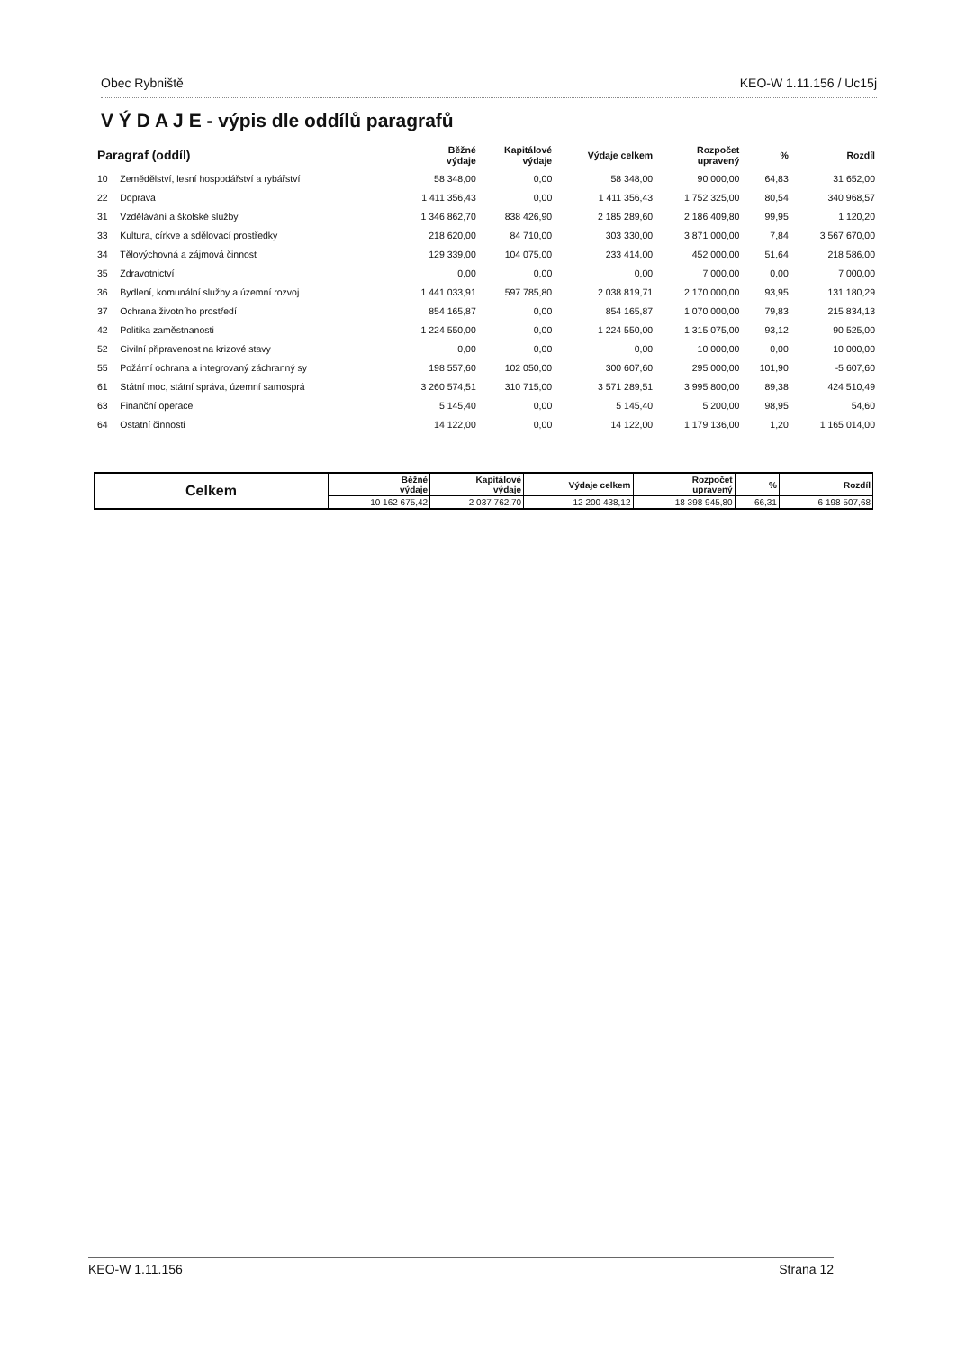Obec Rybniště KEO-W 1.11.156 / Uc15j
V Ý D A J E - výpis dle oddílů paragrafů
| Paragraf (oddíl) | | Běžné výdaje | Kapitálové výdaje | Výdaje celkem | Rozpočet upravený | % | Rozdíl |
| --- | --- | --- | --- | --- | --- | --- | --- |
| 10 | Zemědělství, lesní hospodářství a rybářství | 58 348,00 | 0,00 | 58 348,00 | 90 000,00 | 64,83 | 31 652,00 |
| 22 | Doprava | 1 411 356,43 | 0,00 | 1 411 356,43 | 1 752 325,00 | 80,54 | 340 968,57 |
| 31 | Vzdělávání a školské služby | 1 346 862,70 | 838 426,90 | 2 185 289,60 | 2 186 409,80 | 99,95 | 1 120,20 |
| 33 | Kultura, církve a sdělovací prostředky | 218 620,00 | 84 710,00 | 303 330,00 | 3 871 000,00 | 7,84 | 3 567 670,00 |
| 34 | Tělovýchovná a zájmová činnost | 129 339,00 | 104 075,00 | 233 414,00 | 452 000,00 | 51,64 | 218 586,00 |
| 35 | Zdravotnictví | 0,00 | 0,00 | 0,00 | 7 000,00 | 0,00 | 7 000,00 |
| 36 | Bydlení, komunální služby a územní rozvoj | 1 441 033,91 | 597 785,80 | 2 038 819,71 | 2 170 000,00 | 93,95 | 131 180,29 |
| 37 | Ochrana životního prostředí | 854 165,87 | 0,00 | 854 165,87 | 1 070 000,00 | 79,83 | 215 834,13 |
| 42 | Politika zaměstnanosti | 1 224 550,00 | 0,00 | 1 224 550,00 | 1 315 075,00 | 93,12 | 90 525,00 |
| 52 | Civilní připravenost na krizové stavy | 0,00 | 0,00 | 0,00 | 10 000,00 | 0,00 | 10 000,00 |
| 55 | Požární ochrana a integrovaný záchranný sy | 198 557,60 | 102 050,00 | 300 607,60 | 295 000,00 | 101,90 | -5 607,60 |
| 61 | Státní moc, státní správa, územní samosprá | 3 260 574,51 | 310 715,00 | 3 571 289,51 | 3 995 800,00 | 89,38 | 424 510,49 |
| 63 | Finanční operace | 5 145,40 | 0,00 | 5 145,40 | 5 200,00 | 98,95 | 54,60 |
| 64 | Ostatní činnosti | 14 122,00 | 0,00 | 14 122,00 | 1 179 136,00 | 1,20 | 1 165 014,00 |
| Celkem | Běžné výdaje | Kapitálové výdaje | Výdaje celkem | Rozpočet upravený | % | Rozdíl |
| --- | --- | --- | --- | --- | --- | --- |
| | 10 162 675,42 | 2 037 762,70 | 12 200 438,12 | 18 398 945,80 | 66,31 | 6 198 507,68 |
KEO-W 1.11.156 Strana 12